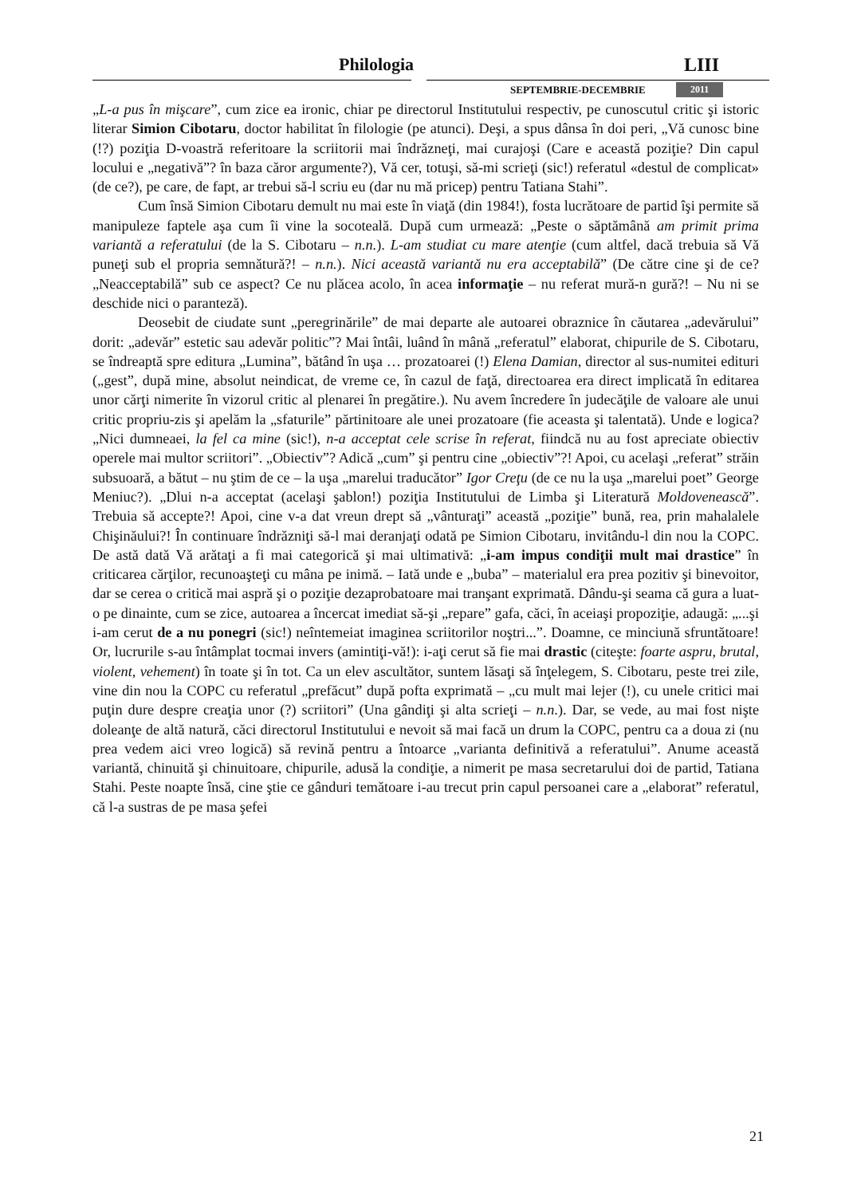Philologia LIII
SEPTEMBRIE-DECEMBRIE 2011
„L-a pus în mişcare”, cum zice ea ironic, chiar pe directorul Institutului respectiv, pe cunoscutul critic şi istoric literar Simion Cibotaru, doctor habilitat în filologie (pe atunci). Deşi, a spus dânsa în doi peri, „Vă cunosc bine (!?) poziţia D-voastră referitoare la scriitorii mai îndrăzneţi, mai curajoşi (Care e această poziţie? Din capul locului e „negativă”? în baza căror argumente?), Vă cer, totuşi, să-mi scrieţi (sic!) referatul «destul de complicat» (de ce?), pe care, de fapt, ar trebui să-l scriu eu (dar nu mă pricep) pentru Tatiana Stahi”.
Cum însă Simion Cibotaru demult nu mai este în viaţă (din 1984!), fosta lucrătoare de partid îşi permite să manipuleze faptele aşa cum îi vine la socoteală. După cum urmează: „Peste o săptămână am primit prima variantă a referatului (de la S. Cibotaru – n.n.). L-am studiat cu mare atenţie (cum altfel, dacă trebuia să Vă puneţi sub el propria semnătură?! – n.n.). Nici această variantă nu era acceptabilă” (De către cine şi de ce? „Neacceptabilă” sub ce aspect? Ce nu plăcea acolo, în acea informaţie – nu referat mură-n gură?! – Nu ni se deschide nici o paranteză).
Deosebit de ciudate sunt „peregrinările” de mai departe ale autoarei obraznice în căutarea „adevărului” dorit: „adevăr” estetic sau adevăr politic”? Mai întâi, luând în mână „referatul” elaborat, chipurile de S. Cibotaru, se îndreaptă spre editura „Lumina”, bătând în uşa … prozatoarei (!) Elena Damian, director al sus-numitei edituri („gest”, după mine, absolut neindicat, de vreme ce, în cazul de faţă, directoarea era direct implicată în editarea unor cărţi nimerite în vizorul critic al plenarei în pregătire.). Nu avem încredere în judecăţile de valoare ale unui critic propriu-zis şi apelăm la „sfaturile” părtinitoare ale unei prozatoare (fie aceasta şi talentată). Unde e logica? „Nici dumneaei, la fel ca mine (sic!), n-a acceptat cele scrise în referat, fiindcă nu au fost apreciate obiectiv operele mai multor scriitori”. „Obiectiv”? Adică „cum” şi pentru cine „obiectiv”?! Apoi, cu acelaşi „referat” străin subsuoară, a bătut – nu ştim de ce – la uşa „marelui traducător” Igor Creţu (de ce nu la uşa „marelui poet” George Meniuc?). „Dlui n-a acceptat (acelaşi şablon!) poziţia Institutului de Limba şi Literatură Moldovenească”. Trebuia să accepte?! Apoi, cine v-a dat vreun drept să „vânturaţi” această „poziţie” bună, rea, prin mahalalele Chişinăului?! În continuare îndrăzniţi să-l mai deranjaţi odată pe Simion Cibotaru, invitându-l din nou la COPC. De astă dată Vă arătaţi a fi mai categorică şi mai ultimativă: „i-am impus condiţii mult mai drastice” în criticarea cărţilor, recunoaşteţi cu mâna pe inimă. – Iată unde e „buba” – materialul era prea pozitiv şi binevoitor, dar se cerea o critică mai aspră şi o poziţie dezaprobatoare mai tranşant exprimată. Dându-şi seama că gura a luat-o pe dinainte, cum se zice, autoarea a încercat imediat să-şi „repare” gafa, căci, în aceiaşi propoziţie, adaugă: „...şi i-am cerut de a nu ponegri (sic!) neîntemeiat imaginea scriitorilor noştri...”. Doamne, ce minciună sfruntătoare! Or, lucrurile s-au întâmplat tocmai invers (amintiţi-vă!): i-aţi cerut să fie mai drastic (citeşte: foarte aspru, brutal, violent, vehement) în toate şi în tot. Ca un elev ascultător, suntem lăsaţi să înţelegem, S. Cibotaru, peste trei zile, vine din nou la COPC cu referatul „prefăcut” după pofta exprimată – „cu mult mai lejer (!), cu unele critici mai puţin dure despre creaţia unor (?) scriitori” (Una gândiţi şi alta scrieţi – n.n.). Dar, se vede, au mai fost nişte doleanţe de altă natură, căci directorul Institutului e nevoit să mai facă un drum la COPC, pentru ca a doua zi (nu prea vedem aici vreo logică) să revină pentru a întoarce „varianta definitivă a referatului”. Anume această variantă, chinuită şi chinuitoare, chipurile, adusă la condiţie, a nimerit pe masa secretarului doi de partid, Tatiana Stahi. Peste noapte însă, cine ştie ce gânduri temătoare i-au trecut prin capul persoanei care a „elaborat” referatul, că l-a sustras de pe masa şefei
21